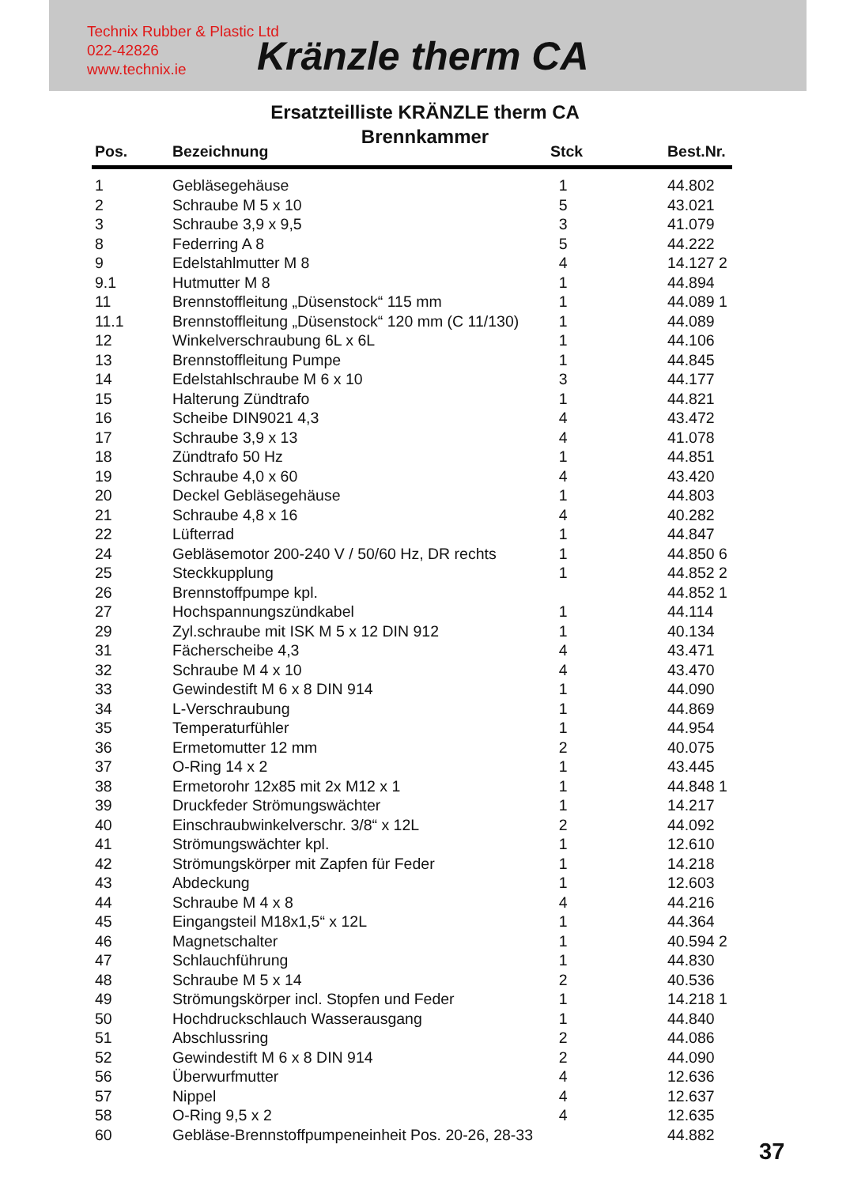Technix Rubber & Plastic Ltd
022-42826
www.technix.ie
Kränzle therm CA
Ersatzteilliste KRÄNZLE therm CA
Brennkammer
| Pos. | Bezeichnung | Stck | Best.Nr. |
| --- | --- | --- | --- |
| 1 | Gebläsegehäuse | 1 | 44.802 |
| 2 | Schraube M 5 x 10 | 5 | 43.021 |
| 3 | Schraube 3,9 x 9,5 | 3 | 41.079 |
| 8 | Federring A 8 | 5 | 44.222 |
| 9 | Edelstahlmutter M 8 | 4 | 14.127 2 |
| 9.1 | Hutmutter M 8 | 1 | 44.894 |
| 11 | Brennstoffleitung „Düsenstock“ 115 mm | 1 | 44.089 1 |
| 11.1 | Brennstoffleitung „Düsenstock“ 120 mm (C 11/130) | 1 | 44.089 |
| 12 | Winkelverschraubung 6L x 6L | 1 | 44.106 |
| 13 | Brennstoffleitung Pumpe | 1 | 44.845 |
| 14 | Edelstahlschraube M 6 x 10 | 3 | 44.177 |
| 15 | Halterung Zündtrafo | 1 | 44.821 |
| 16 | Scheibe DIN9021 4,3 | 4 | 43.472 |
| 17 | Schraube 3,9 x 13 | 4 | 41.078 |
| 18 | Zündtrafo 50 Hz | 1 | 44.851 |
| 19 | Schraube 4,0 x 60 | 4 | 43.420 |
| 20 | Deckel Gebläsegehäuse | 1 | 44.803 |
| 21 | Schraube 4,8 x 16 | 4 | 40.282 |
| 22 | Lüfterrad | 1 | 44.847 |
| 24 | Gebläsemotor 200-240 V / 50/60 Hz, DR rechts | 1 | 44.850 6 |
| 25 | Steckkupplung | 1 | 44.852 2 |
| 26 | Brennstoffpumpe kpl. | | 44.852 1 |
| 27 | Hochspannungszündkabel | 1 | 44.114 |
| 29 | Zyl.schraube mit ISK M 5 x 12 DIN 912 | 1 | 40.134 |
| 31 | Fächerscheibe 4,3 | 4 | 43.471 |
| 32 | Schraube M 4 x 10 | 4 | 43.470 |
| 33 | Gewindestift M 6 x 8 DIN 914 | 1 | 44.090 |
| 34 | L-Verschraubung | 1 | 44.869 |
| 35 | Temperaturfühler | 1 | 44.954 |
| 36 | Ermetomutter 12 mm | 2 | 40.075 |
| 37 | O-Ring 14 x 2 | 1 | 43.445 |
| 38 | Ermetorohr 12x85 mit 2x M12 x 1 | 1 | 44.848 1 |
| 39 | Druckfeder Strömungswächter | 1 | 14.217 |
| 40 | Einschraubwinkelverschr. 3/8“ x 12L | 2 | 44.092 |
| 41 | Strömungswächter kpl. | 1 | 12.610 |
| 42 | Strömungskörper mit Zapfen für Feder | 1 | 14.218 |
| 43 | Abdeckung | 1 | 12.603 |
| 44 | Schraube M 4 x 8 | 4 | 44.216 |
| 45 | Eingangsteil M18x1,5“ x 12L | 1 | 44.364 |
| 46 | Magnetschalter | 1 | 40.594 2 |
| 47 | Schlauchführung | 1 | 44.830 |
| 48 | Schraube M 5 x 14 | 2 | 40.536 |
| 49 | Strömungskörper incl. Stopfen und Feder | 1 | 14.218 1 |
| 50 | Hochdruckschlauch Wasserausgang | 1 | 44.840 |
| 51 | Abschlussring | 2 | 44.086 |
| 52 | Gewindestift M 6 x 8 DIN 914 | 2 | 44.090 |
| 56 | Überwurfmutter | 4 | 12.636 |
| 57 | Nippel | 4 | 12.637 |
| 58 | O-Ring 9,5 x 2 | 4 | 12.635 |
| 60 | Gebläse-Brennstoffpumpeneinheit Pos. 20-26, 28-33 | | 44.882 |
37